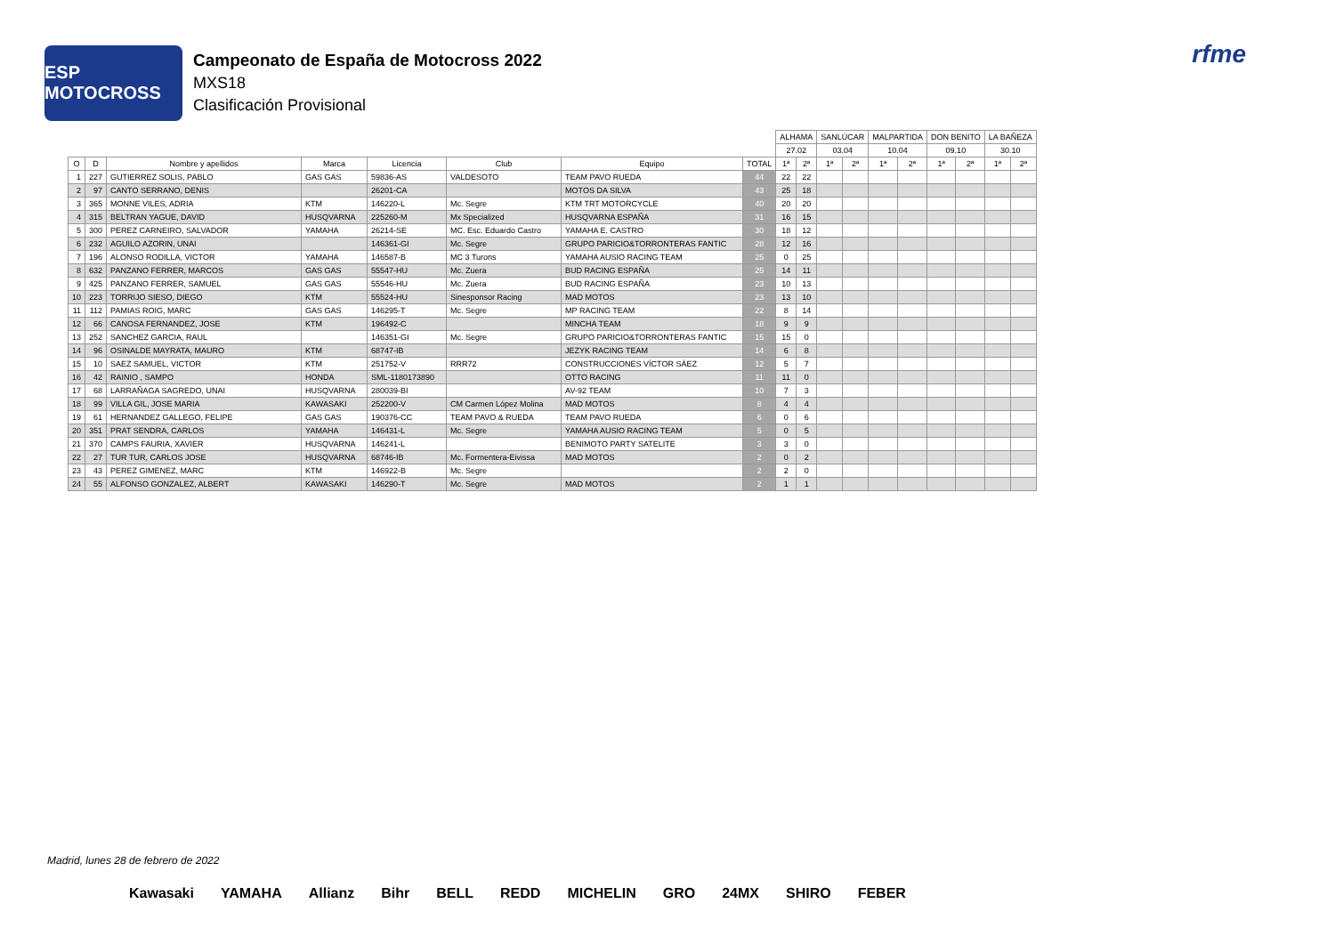ESP MOTOCROSS
Campeonato de España de Motocross 2022
MXS18
Clasificación Provisional
rfme
| | | | | | | | | ALHAMA | | SANLÚCAR | | MALPARTIDA | | DON BENITO | | LA BAÑEZA | |
| | | | | | | | | 27.02 | | 03.04 | | 10.04 | | 09.10 | | 30.10 | |
| O | D | Nombre y apellidos | Marca | Licencia | Club | Equipo | TOTAL | 1ª | 2ª | 1ª | 2ª | 1ª | 2ª | 1ª | 2ª | 1ª | 2ª |
| 1 | 227 | GUTIERREZ SOLIS, PABLO | GAS GAS | 59836-AS | VALDESOTO | TEAM PAVO RUEDA | 44 | 22 | 22 | | | | | | | | |
| 2 | 97 | CANTO SERRANO, DENIS | | 26201-CA | | MOTOS DA SILVA | 43 | 25 | 18 | | | | | | | | |
| 3 | 365 | MONNE VILES, ADRIA | KTM | 146220-L | Mc. Segre | KTM TRT MOTORCYCLE | 40 | 20 | 20 | | | | | | | | |
| 4 | 315 | BELTRAN YAGUE, DAVID | HUSQVARNA | 225260-M | Mx Specialized | HUSQVARNA ESPAÑA | 31 | 16 | 15 | | | | | | | | |
| 5 | 300 | PEREZ CARNEIRO, SALVADOR | YAMAHA | 26214-SE | MC. Esc. Eduardo Castro | YAMAHA E. CASTRO | 30 | 18 | 12 | | | | | | | | |
| 6 | 232 | AGUILO AZORIN, UNAI | | 146361-GI | Mc. Segre | GRUPO PARICIO&TORRONTERAS FANTIC | 28 | 12 | 16 | | | | | | | | |
| 7 | 196 | ALONSO RODILLA, VICTOR | YAMAHA | 146587-B | MC 3 Turons | YAMAHA AUSIO RACING TEAM | 25 | 0 | 25 | | | | | | | | |
| 8 | 632 | PANZANO FERRER, MARCOS | GAS GAS | 55547-HU | Mc. Zuera | BUD RACING ESPAÑA | 25 | 14 | 11 | | | | | | | | |
| 9 | 425 | PANZANO FERRER, SAMUEL | GAS GAS | 55546-HU | Mc. Zuera | BUD RACING ESPAÑA | 23 | 10 | 13 | | | | | | | | |
| 10 | 223 | TORRIJO SIESO, DIEGO | KTM | 55524-HU | Sinesponsor Racing | MAD MOTOS | 23 | 13 | 10 | | | | | | | | |
| 11 | 112 | PAMIAS ROIG, MARC | GAS GAS | 146295-T | Mc. Segre | MP RACING TEAM | 22 | 8 | 14 | | | | | | | | |
| 12 | 66 | CANOSA FERNANDEZ, JOSE | KTM | 196492-C | | MINCHA TEAM | 18 | 9 | 9 | | | | | | | | |
| 13 | 252 | SANCHEZ GARCIA, RAUL | | 146351-GI | Mc. Segre | GRUPO PARICIO&TORRONTERAS FANTIC | 15 | 15 | 0 | | | | | | | | |
| 14 | 96 | OSINALDE MAYRATA, MAURO | KTM | 68747-IB | | JEZYK RACING TEAM | 14 | 6 | 8 | | | | | | | | |
| 15 | 10 | SAEZ SAMUEL, VICTOR | KTM | 251752-V | RRR72 | CONSTRUCCIONES VÍCTOR SÁEZ | 12 | 5 | 7 | | | | | | | | |
| 16 | 42 | RAINIO , SAMPO | HONDA | SML-1180173890 | | OTTO RACING | 11 | 11 | 0 | | | | | | | | |
| 17 | 68 | LARRAÑAGA SAGREDO, UNAI | HUSQVARNA | 280039-BI | | AV-92 TEAM | 10 | 7 | 3 | | | | | | | | |
| 18 | 99 | VILLA GIL, JOSE MARIA | KAWASAKI | 252200-V | CM Carmen López Molina | MAD MOTOS | 8 | 4 | 4 | | | | | | | | |
| 19 | 61 | HERNANDEZ GALLEGO, FELIPE | GAS GAS | 190376-CC | TEAM PAVO & RUEDA | TEAM PAVO RUEDA | 6 | 0 | 6 | | | | | | | | |
| 20 | 351 | PRAT SENDRA, CARLOS | YAMAHA | 146431-L | Mc. Segre | YAMAHA AUSIO RACING TEAM | 5 | 0 | 5 | | | | | | | | |
| 21 | 370 | CAMPS FAURIA, XAVIER | HUSQVARNA | 146241-L | | BENIMOTO PARTY SATELITE | 3 | 3 | 0 | | | | | | | | |
| 22 | 27 | TUR TUR, CARLOS JOSE | HUSQVARNA | 68746-IB | Mc. Formentera-Eivissa | MAD MOTOS | 2 | 0 | 2 | | | | | | | | |
| 23 | 43 | PEREZ GIMENEZ, MARC | KTM | 146922-B | Mc. Segre | | 2 | 2 | 0 | | | | | | | | |
| 24 | 55 | ALFONSO GONZALEZ, ALBERT | KAWASAKI | 146290-T | Mc. Segre | MAD MOTOS | 2 | 1 | 1 | | | | | | | | |
Madrid, lunes 28 de febrero de 2022
Kawasaki YAMAHA Allianz Bihr BELL REDD MICHELIN GRO 24MX SHIRO FEBER